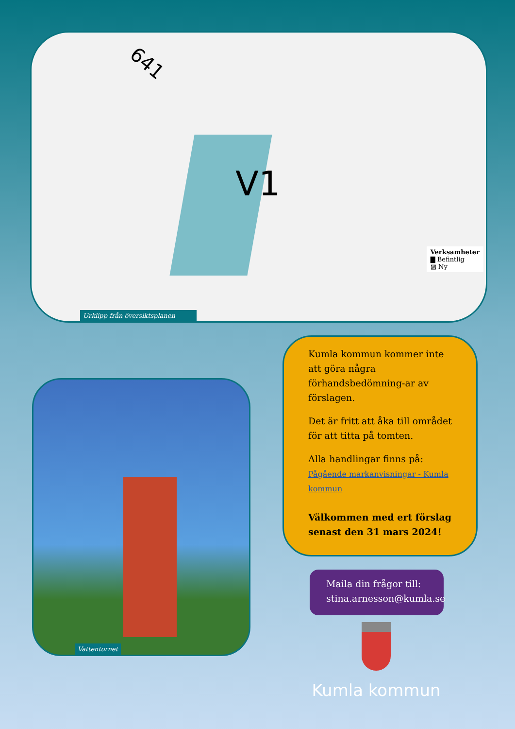641
V1
Verksamheter
▇ Befintlig
▨ Ny
Urklipp från översiktsplanen
Vattentornet
Kumla kommun kommer inte att göra några förhandsbedömning-ar av förslagen.
Det är fritt att åka till området för att titta på tomten.
Alla handlingar finns på:
Pågående markanvisningar - Kumla kommun
Välkommen med ert förslag senast den 31 mars 2024!
Maila din frågor till:
stina.arnesson@kumla.se
Kumla kommun